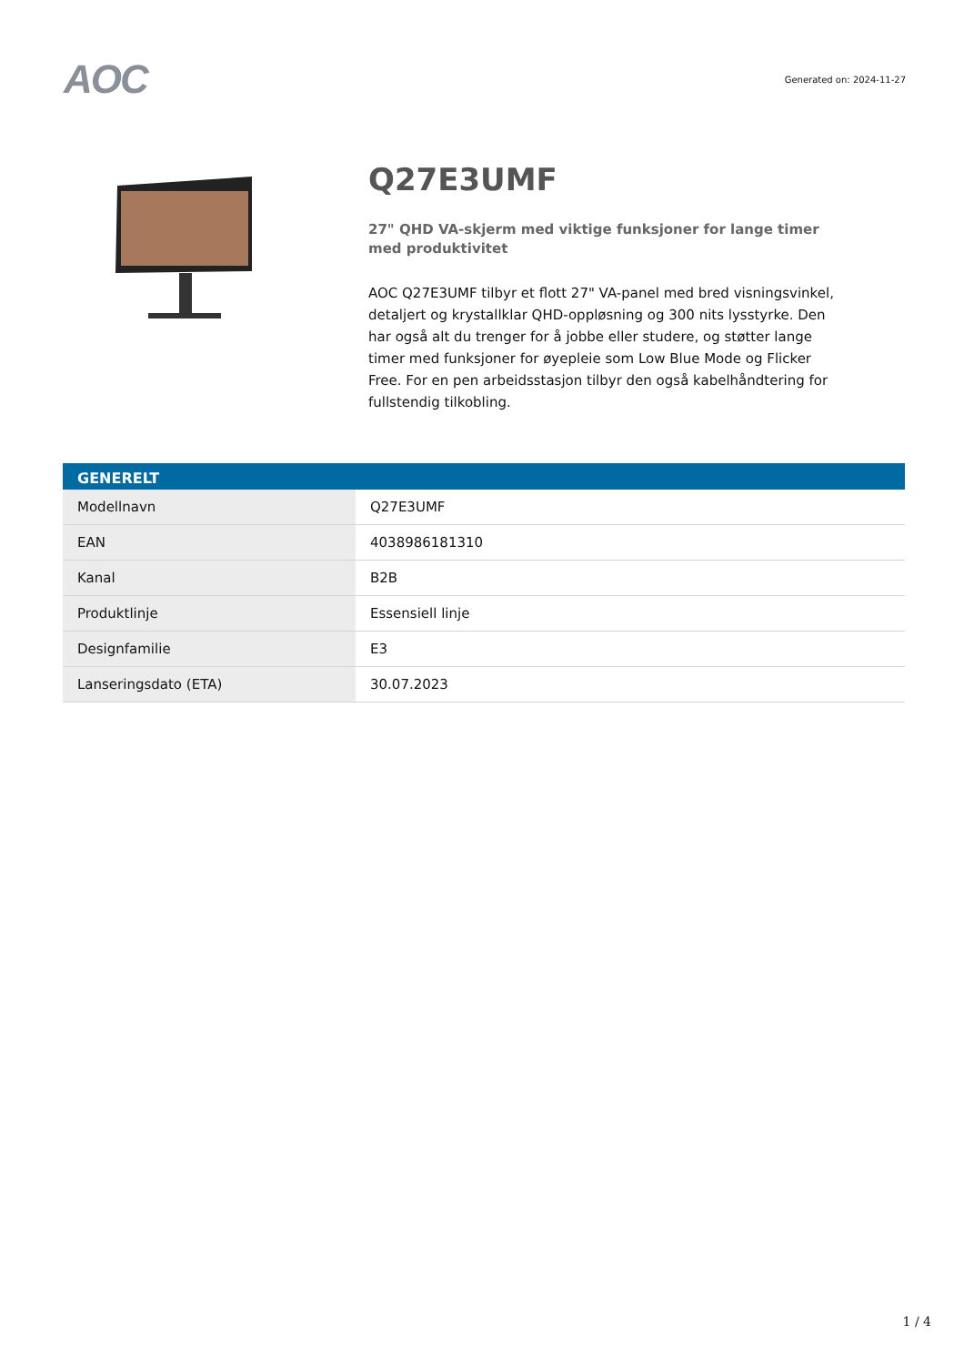AOC
Generated on: 2024-11-27
Q27E3UMF
27" QHD VA-skjerm med viktige funksjoner for lange timer med produktivitet
AOC Q27E3UMF tilbyr et flott 27" VA-panel med bred visningsvinkel, detaljert og krystallklar QHD-oppløsning og 300 nits lysstyrke. Den har også alt du trenger for å jobbe eller studere, og støtter lange timer med funksjoner for øyepleie som Low Blue Mode og Flicker Free. For en pen arbeidsstasjon tilbyr den også kabelhåndtering for fullstendig tilkobling.
| GENERELT | |
| --- | --- |
| Modellnavn | Q27E3UMF |
| EAN | 4038986181310 |
| Kanal | B2B |
| Produktlinje | Essensiell linje |
| Designfamilie | E3 |
| Lanseringsdato (ETA) | 30.07.2023 |
1 / 4